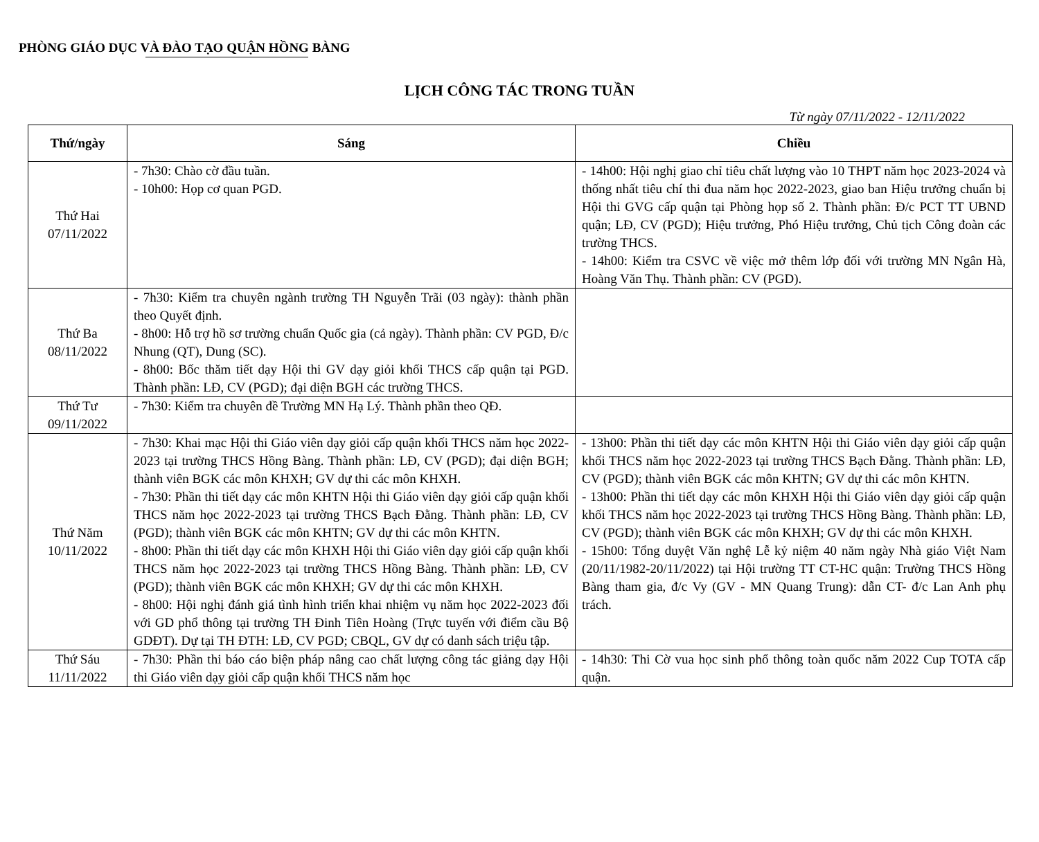PHÒNG GIÁO DỤC VÀ ĐÀO TẠO QUẬN HỒNG BÀNG
LỊCH CÔNG TÁC TRONG TUẦN
Từ ngày 07/11/2022 - 12/11/2022
| Thứ/ngày | Sáng | Chiều |
| --- | --- | --- |
| Thứ Hai 07/11/2022 | - 7h30: Chào cờ đầu tuần. - 10h00: Họp cơ quan PGD. | - 14h00: Hội nghị giao chỉ tiêu chất lượng vào 10 THPT năm học 2023-2024 và thống nhất tiêu chí thi đua năm học 2022-2023, giao ban Hiệu trưởng chuẩn bị Hội thi GVG cấp quận tại Phòng họp số 2. Thành phần: Đ/c PCT TT UBND quận; LĐ, CV (PGD); Hiệu trưởng, Phó Hiệu trưởng, Chủ tịch Công đoàn các trường THCS. - 14h00: Kiểm tra CSVC về việc mở thêm lớp đối với trường MN Ngân Hà, Hoàng Văn Thụ. Thành phần: CV (PGD). |
| Thứ Ba 08/11/2022 | - 7h30: Kiểm tra chuyên ngành trường TH Nguyễn Trãi (03 ngày): thành phần theo Quyết định. - 8h00: Hỗ trợ hồ sơ trường chuẩn Quốc gia (cả ngày). Thành phần: CV PGD, Đ/c Nhung (QT), Dung (SC). - 8h00: Bốc thăm tiết dạy Hội thi GV dạy giỏi khối THCS cấp quận tại PGD. Thành phần: LĐ, CV (PGD); đại diện BGH các trường THCS. | |
| Thứ Tư 09/11/2022 | - 7h30: Kiểm tra chuyên đề Trường MN Hạ Lý. Thành phần theo QĐ. | |
| Thứ Năm 10/11/2022 | - 7h30: Khai mạc Hội thi Giáo viên dạy giỏi cấp quận khối THCS năm học 2022-2023 tại trường THCS Hồng Bàng. Thành phần: LĐ, CV (PGD); đại diện BGH; thành viên BGK các môn KHXH; GV dự thi các môn KHXH. - 7h30: Phần thi tiết dạy các môn KHTN Hội thi Giáo viên dạy giỏi cấp quận khối THCS năm học 2022-2023 tại trường THCS Bạch Đằng. Thành phần: LĐ, CV (PGD); thành viên BGK các môn KHTN; GV dự thi các môn KHTN. - 8h00: Phần thi tiết dạy các môn KHXH Hội thi Giáo viên dạy giỏi cấp quận khối THCS năm học 2022-2023 tại trường THCS Hồng Bàng. Thành phần: LĐ, CV (PGD); thành viên BGK các môn KHXH; GV dự thi các môn KHXH. - 8h00: Hội nghị đánh giá tình hình triển khai nhiệm vụ năm học 2022-2023 đối với GD phổ thông tại trường TH Đinh Tiên Hoàng (Trực tuyến với điểm cầu Bộ GDĐT). Dự tại TH ĐTH: LĐ, CV PGD; CBQL, GV dự có danh sách triệu tập. | - 13h00: Phần thi tiết dạy các môn KHTN Hội thi Giáo viên dạy giỏi cấp quận khối THCS năm học 2022-2023 tại trường THCS Bạch Đằng. Thành phần: LĐ, CV (PGD); thành viên BGK các môn KHTN; GV dự thi các môn KHTN. - 13h00: Phần thi tiết dạy các môn KHXH Hội thi Giáo viên dạy giỏi cấp quận khối THCS năm học 2022-2023 tại trường THCS Hồng Bàng. Thành phần: LĐ, CV (PGD); thành viên BGK các môn KHXH; GV dự thi các môn KHXH. - 15h00: Tổng duyệt Văn nghệ Lễ kỷ niệm 40 năm ngày Nhà giáo Việt Nam (20/11/1982-20/11/2022) tại Hội trường TT CT-HC quận: Trường THCS Hồng Bàng tham gia, đ/c Vy (GV - MN Quang Trung): dẫn CT- đ/c Lan Anh phụ trách. |
| Thứ Sáu 11/11/2022 | - 7h30: Phần thi báo cáo biện pháp nâng cao chất lượng công tác giảng dạy Hội thi Giáo viên dạy giỏi cấp quận khối THCS năm học | - 14h30: Thi Cờ vua học sinh phổ thông toàn quốc năm 2022 Cup TOTA cấp quận. |